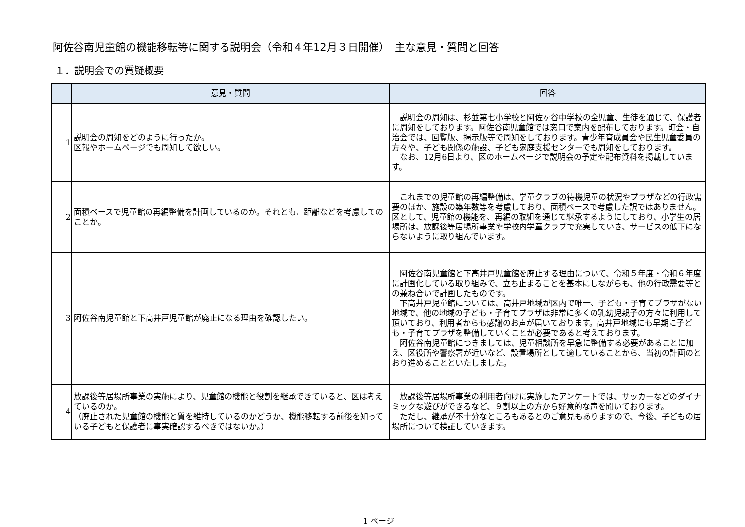阿佐谷南児童館の機能移転等に関する説明会（令和４年12月３日開催）　主な意見・質問と回答
１．説明会での質疑概要
| | 意見・質問 | 回答 |
| --- | --- | --- |
| 1 | 説明会の周知をどのように行ったか。 区報やホームページでも周知して欲しい。 | 説明会の周知は、杉並第七小学校と阿佐ヶ谷中学校の全児童、生徒を通じて、保護者に周知をしております。阿佐谷南児童館では窓口で案内を配布しております。町会・自治会では、回覧版、掲示版等で周知をしております。青少年育成員会や民生児童委員の方々や、子ども関係の施設、子ども家庭支援センターでも周知をしております。 なお、12月6日より、区のホームページで説明会の予定や配布資料を掲載しています。 |
| 2 | 面積ベースで児童館の再編整備を計画しているのか。それとも、距離などを考慮してのことか。 | これまでの児童館の再編整備は、学童クラブの待機児童の状況やプラザなどの行政需要のほか、施設の築年数等を考慮しており、面積ベースで考慮した訳ではありません。区として、児童館の機能を、再編の取組を通じて継承するようにしており、小学生の居場所は、放課後等居場所事業や学校内学童クラブで充実していき、サービスの低下にならないように取り組んでいます。 |
| 3 | 阿佐谷南児童館と下高井戸児童館が廃止になる理由を確認したい。 | 阿佐谷南児童館と下高井戸児童館を廃止する理由について、令和５年度・令和６年度に計画化している取り組みで、立ち止まることを基本にしながらも、他の行政需要等との兼ね合いで計画したものです。 下高井戸児童館については、高井戸地域が区内で唯一、子ども・子育てプラザがない地域で、他の地域の子ども・子育てプラザは非常に多くの乳幼児親子の方々に利用して頂いており、利用者からも感謝のお声が届いております。高井戸地域にも早期に子ども・子育てプラザを整備していくことが必要であると考えております。 阿佐谷南児童館につきましては、児童相談所を早急に整備する必要があることに加え、区役所や警察署が近いなど、設置場所として適していることから、当初の計画のとおり進めることといたしました。 |
| 4 | 放課後等居場所事業の実施により、児童館の機能と役割を継承できていると、区は考えているのか。 （廃止された児童館の機能と質を維持しているのかどうか、機能移転する前後を知っている子どもと保護者に事実確認するべきではないか。） | 放課後等居場所事業の利用者向けに実施したアンケートでは、サッカーなどのダイナミックな遊びができるなど、９割以上の方から好意的な声を聞いております。 ただし、継承が不十分なところもあるとのご意見もありますので、今後、子どもの居場所について検証していきます。 |
1 ページ